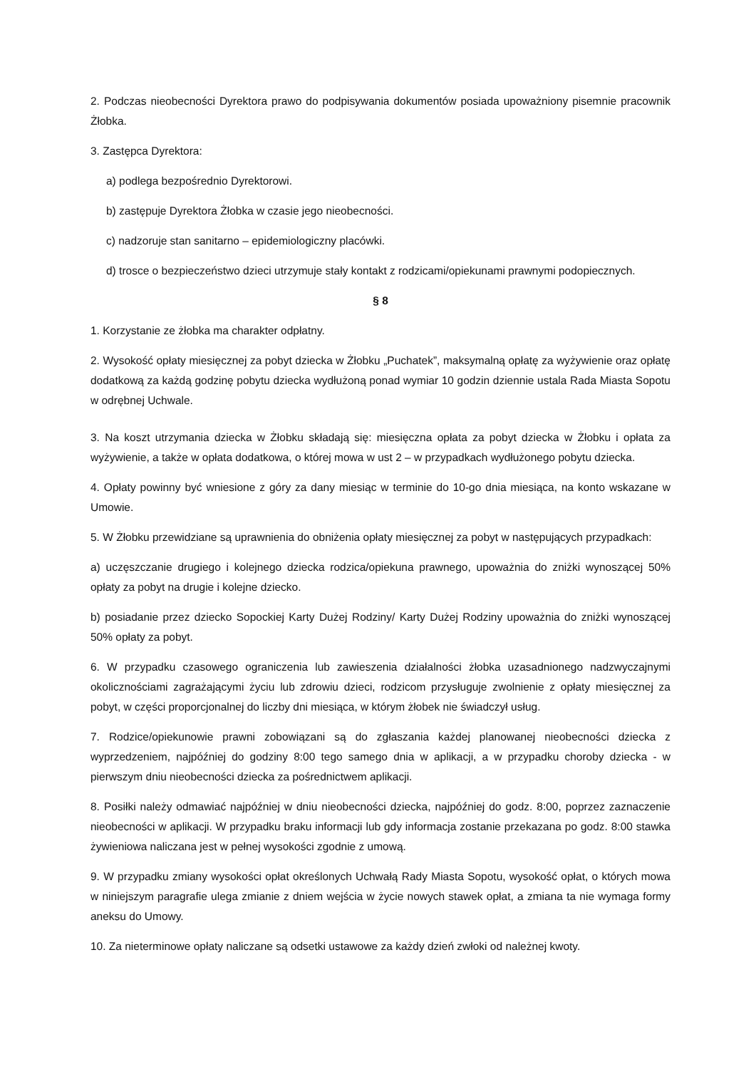2. Podczas nieobecności Dyrektora prawo do podpisywania dokumentów posiada upoważniony pisemnie pracownik Żłobka.
3. Zastępca Dyrektora:
a) podlega bezpośrednio Dyrektorowi.
b) zastępuje Dyrektora Żłobka w czasie jego nieobecności.
c) nadzoruje stan sanitarno – epidemiologiczny placówki.
d) trosce o bezpieczeństwo dzieci utrzymuje stały kontakt z rodzicami/opiekunami prawnymi podopiecznych.
§ 8
1. Korzystanie ze żłobka ma charakter odpłatny.
2. Wysokość opłaty miesięcznej za pobyt dziecka w Żłobku „Puchatek”, maksymalną opłatę za wyżywienie oraz opłatę dodatkową za każdą godzinę pobytu dziecka wydłużoną ponad wymiar 10 godzin dziennie ustala Rada Miasta Sopotu w odrębnej Uchwale.
3. Na koszt utrzymania dziecka w Żłobku składają się: miesięczna opłata za pobyt dziecka w Żłobku i opłata za wyżywienie, a także w opłata dodatkowa, o której mowa w ust 2 – w przypadkach wydłużonego pobytu dziecka.
4. Opłaty powinny być wniesione z góry za dany miesiąc w terminie do 10-go dnia miesiąca, na konto wskazane w Umowie.
5. W Żłobku przewidziane są uprawnienia do obniżenia opłaty miesięcznej za pobyt w następujących przypadkach:
a) uczęszczanie drugiego i kolejnego dziecka rodzica/opiekuna prawnego, upoważnia do zniżki wynoszącej 50% opłaty za pobyt na drugie i kolejne dziecko.
b) posiadanie przez dziecko Sopockiej Karty Dużej Rodziny/ Karty Dużej Rodziny upoważnia do zniżki wynoszącej 50% opłaty za pobyt.
6. W przypadku czasowego ograniczenia lub zawieszenia działalności żłobka uzasadnionego nadzwyczajnymi okolicznościami zagrażającymi życiu lub zdrowiu dzieci, rodzicom przysługuje zwolnienie z opłaty miesięcznej za pobyt, w części proporcjonalnej do liczby dni miesiąca, w którym żłobek nie świadczył usług.
7. Rodzice/opiekunowie prawni zobowiązani są do zgłaszania każdej planowanej nieobecności dziecka z wyprzedzeniem, najpóźniej do godziny 8:00 tego samego dnia w aplikacji, a w przypadku choroby dziecka - w pierwszym dniu nieobecności dziecka za pośrednictwem aplikacji.
8. Posiłki należy odmawiać najpóźniej w dniu nieobecności dziecka, najpóźniej do godz. 8:00, poprzez zaznaczenie nieobecności w aplikacji. W przypadku braku informacji lub gdy informacja zostanie przekazana po godz. 8:00 stawka żywieniowa naliczana jest w pełnej wysokości zgodnie z umową.
9. W przypadku zmiany wysokości opłat określonych Uchwałą Rady Miasta Sopotu, wysokość opłat, o których mowa w niniejszym paragrafie ulega zmianie z dniem wejścia w życie nowych stawek opłat, a zmiana ta nie wymaga formy aneksu do Umowy.
10. Za nieterminowe opłaty naliczane są odsetki ustawowe za każdy dzień zwłoki od należnej kwoty.